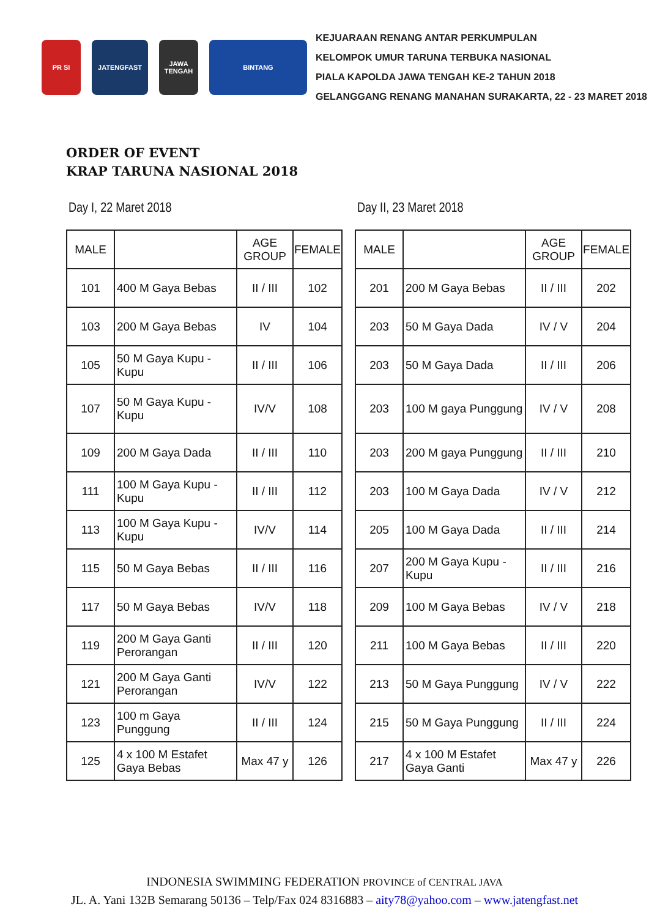PR SI JATENGFAST JAWA TENGAH
BINTANG
KEJUARAAN RENANG ANTAR PERKUMPULAN
KELOMPOK UMUR TARUNA TERBUKA NASIONAL
PIALA KAPOLDA JAWA TENGAH KE-2 TAHUN 2018
GELANGGANG RENANG MANAHAN SURAKARTA, 22 - 23 MARET 2018
ORDER OF EVENT
KRAP TARUNA NASIONAL 2018
Day I, 22 Maret 2018
| MALE | | AGE GROUP | FEMALE |
| --- | --- | --- | --- |
| 101 | 400 M Gaya Bebas | II / III | 102 |
| 103 | 200 M Gaya Bebas | IV | 104 |
| 105 | 50 M Gaya Kupu - Kupu | II / III | 106 |
| 107 | 50 M Gaya Kupu - Kupu | IV/V | 108 |
| 109 | 200 M Gaya Dada | II / III | 110 |
| 111 | 100 M Gaya Kupu - Kupu | II / III | 112 |
| 113 | 100 M Gaya Kupu - Kupu | IV/V | 114 |
| 115 | 50 M Gaya Bebas | II / III | 116 |
| 117 | 50 M Gaya Bebas | IV/V | 118 |
| 119 | 200 M Gaya Ganti Perorangan | II / III | 120 |
| 121 | 200 M Gaya Ganti Perorangan | IV/V | 122 |
| 123 | 100 m Gaya Punggung | II / III | 124 |
| 125 | 4 x 100 M Estafet Gaya Bebas | Max 47 y | 126 |
Day II, 23 Maret 2018
| MALE | | AGE GROUP | FEMALE |
| --- | --- | --- | --- |
| 201 | 200 M Gaya Bebas | II / III | 202 |
| 203 | 50 M Gaya Dada | IV / V | 204 |
| 203 | 50 M Gaya Dada | II / III | 206 |
| 203 | 100 M gaya Punggung | IV / V | 208 |
| 203 | 200 M gaya Punggung | II / III | 210 |
| 203 | 100 M Gaya Dada | IV / V | 212 |
| 205 | 100 M Gaya Dada | II / III | 214 |
| 207 | 200 M Gaya Kupu - Kupu | II / III | 216 |
| 209 | 100 M Gaya Bebas | IV / V | 218 |
| 211 | 100 M Gaya Bebas | II / III | 220 |
| 213 | 50 M Gaya Punggung | IV / V | 222 |
| 215 | 50 M Gaya Punggung | II / III | 224 |
| 217 | 4 x 100 M Estafet Gaya Ganti | Max 47 y | 226 |
INDONESIA SWIMMING FEDERATION PROVINCE of CENTRAL JAVA
JL. A. Yani 132B Semarang 50136 – Telp/Fax 024 8316883 – aity78@yahoo.com – www.jatengfast.net